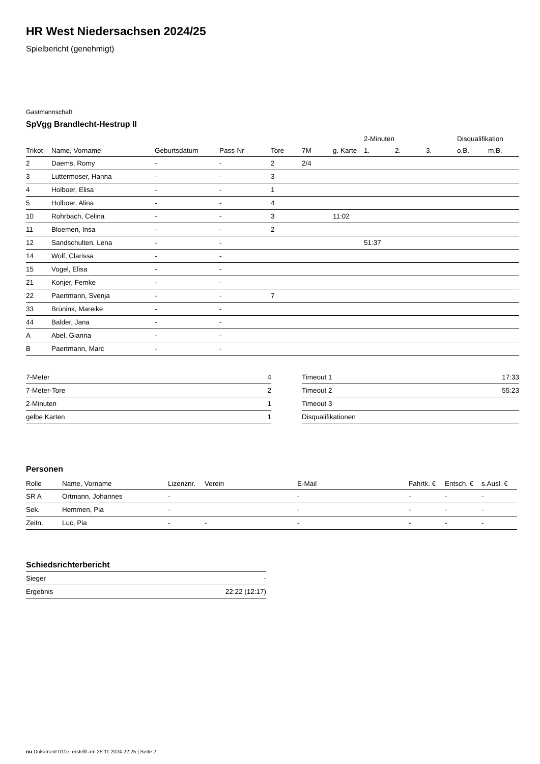HR West Niedersachsen 2024/25
Spielbericht (genehmigt)
Gastmannschaft
SpVgg Brandlecht-Hestrup II
| | | | | | | | 2-Minuten | | | Disqualifikation | |
| --- | --- | --- | --- | --- | --- | --- | --- | --- | --- | --- | --- |
| Trikot | Name, Vorname | Geburtsdatum | Pass-Nr | Tore | 7M | g. Karte | 1. | 2. | 3. | o.B. | m.B. |
| 2 | Daems, Romy | - | - | 2 | 2/4 | | | | | | |
| 3 | Luttermoser, Hanna | - | - | 3 | | | | | | | |
| 4 | Holboer, Elisa | - | - | 1 | | | | | | | |
| 5 | Holboer, Alina | - | - | 4 | | | | | | | |
| 10 | Rohrbach, Celina | - | - | 3 | | 11:02 | | | | | |
| 11 | Bloemen, Insa | - | - | 2 | | | | | | | |
| 12 | Sandschulten, Lena | - | - | | | | 51:37 | | | | |
| 14 | Wolf, Clarissa | - | - | | | | | | | | |
| 15 | Vogel, Elisa | - | - | | | | | | | | |
| 21 | Konjer, Femke | - | - | | | | | | | | |
| 22 | Paertmann, Svenja | - | - | 7 | | | | | | | |
| 33 | Brünink, Mareike | - | - | | | | | | | | |
| 44 | Balder, Jana | - | - | | | | | | | | |
| A | Abel, Gianna | - | - | | | | | | | | |
| B | Paertmann, Marc | - | - | | | | | | | | |
| 7-Meter | 4 |
| 7-Meter-Tore | 2 |
| 2-Minuten | 1 |
| gelbe Karten | 1 |
| Timeout 1 | 17:33 |
| Timeout 2 | 55:23 |
| Timeout 3 | |
| Disqualifikationen | |
Personen
| Rolle | Name, Vorname | Lizenznr. | Verein | E-Mail | Fahrtk. € | Entsch. € | s.Ausl. € |
| --- | --- | --- | --- | --- | --- | --- | --- |
| SR A | Ortmann, Johannes | - | | - | - | - | - |
| Sek. | Hemmen, Pia | - | | - | - | - | - |
| Zeitn. | Luc, Pia | - | - | - | - | - | - |
Schiedsrichterbericht
| Sieger | - |
| Ergebnis | 22:22 (12:17) |
nu.Dokument 011e, erstellt am 25.11.2024 22:25 | Seite 2